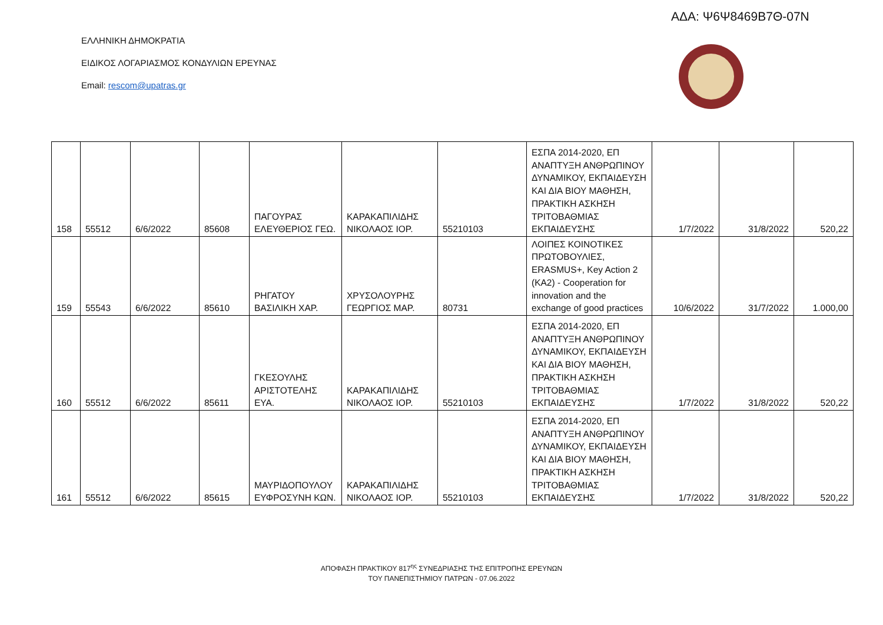ΑΔΑ: Ψ6Ψ8469Β7Θ-07Ν
ΕΛΛΗΝΙΚΗ ΔΗΜΟΚΡΑΤΙΑ
ΕΙΔΙΚΟΣ ΛΟΓΑΡΙΑΣΜΟΣ ΚΟΝΔΥΛΙΩΝ ΕΡΕΥΝΑΣ
Email: rescom@upatras.gr
| 158 | 55512 | 6/6/2022 | 85608 | ΠΑΓΟΥΡΑΣ ΕΛΕΥΘΕΡΙΟΣ ΓΕΩ. | ΚΑΡΑΚΑΠΙΛΙΔΗΣ ΝΙΚΟΛΑΟΣ ΙΟΡ. | 55210103 | ΕΣΠΑ 2014-2020, ΕΠ ΑΝΑΠΤΥΞΗ ΑΝΘΡΩΠΙΝΟΥ ΔΥΝΑΜΙΚΟΥ, ΕΚΠΑΙΔΕΥΣΗ ΚΑΙ ΔΙΑ ΒΙΟΥ ΜΑΘΗΣΗ, ΠΡΑΚΤΙΚΗ ΑΣΚΗΣΗ ΤΡΙΤΟΒΑΘΜΙΑΣ ΕΚΠΑΙΔΕΥΣΗΣ | 1/7/2022 | 31/8/2022 | 520,22 |
| 159 | 55543 | 6/6/2022 | 85610 | ΡΗΓΑΤΟΥ ΒΑΣΙΛΙΚΗ ΧΑΡ. | ΧΡΥΣΟΛΟΥΡΗΣ ΓΕΩΡΓΙΟΣ ΜΑΡ. | 80731 | ΛΟΙΠΕΣ ΚΟΙΝΟΤΙΚΕΣ ΠΡΩΤΟΒΟΥΛΙΕΣ, ERASMUS+, Key Action 2 (KA2) - Cooperation for innovation and the exchange of good practices | 10/6/2022 | 31/7/2022 | 1.000,00 |
| 160 | 55512 | 6/6/2022 | 85611 | ΓΚΕΣΟΥΛΗΣ ΑΡΙΣΤΟΤΕΛΗΣ ΕΥΑ. | ΚΑΡΑΚΑΠΙΛΙΔΗΣ ΝΙΚΟΛΑΟΣ ΙΟΡ. | 55210103 | ΕΣΠΑ 2014-2020, ΕΠ ΑΝΑΠΤΥΞΗ ΑΝΘΡΩΠΙΝΟΥ ΔΥΝΑΜΙΚΟΥ, ΕΚΠΑΙΔΕΥΣΗ ΚΑΙ ΔΙΑ ΒΙΟΥ ΜΑΘΗΣΗ, ΠΡΑΚΤΙΚΗ ΑΣΚΗΣΗ ΤΡΙΤΟΒΑΘΜΙΑΣ ΕΚΠΑΙΔΕΥΣΗΣ | 1/7/2022 | 31/8/2022 | 520,22 |
| 161 | 55512 | 6/6/2022 | 85615 | ΜΑΥΡΙΔΟΠΟΥΛΟΥ ΕΥΦΡΟΣΥΝΗ ΚΩΝ. | ΚΑΡΑΚΑΠΙΛΙΔΗΣ ΝΙΚΟΛΑΟΣ ΙΟΡ. | 55210103 | ΕΣΠΑ 2014-2020, ΕΠ ΑΝΑΠΤΥΞΗ ΑΝΘΡΩΠΙΝΟΥ ΔΥΝΑΜΙΚΟΥ, ΕΚΠΑΙΔΕΥΣΗ ΚΑΙ ΔΙΑ ΒΙΟΥ ΜΑΘΗΣΗ, ΠΡΑΚΤΙΚΗ ΑΣΚΗΣΗ ΤΡΙΤΟΒΑΘΜΙΑΣ ΕΚΠΑΙΔΕΥΣΗΣ | 1/7/2022 | 31/8/2022 | 520,22 |
ΑΠΟΦΑΣΗ ΠΡΑΚΤΙΚΟΥ 817<sup>ης</sup> ΣΥΝΕΔΡΙΑΣΗΣ ΤΗΣ ΕΠΙΤΡΟΠΗΣ ΕΡΕΥΝΩΝ
ΤΟΥ ΠΑΝΕΠΙΣΤΗΜΙΟΥ ΠΑΤΡΩΝ - 07.06.2022